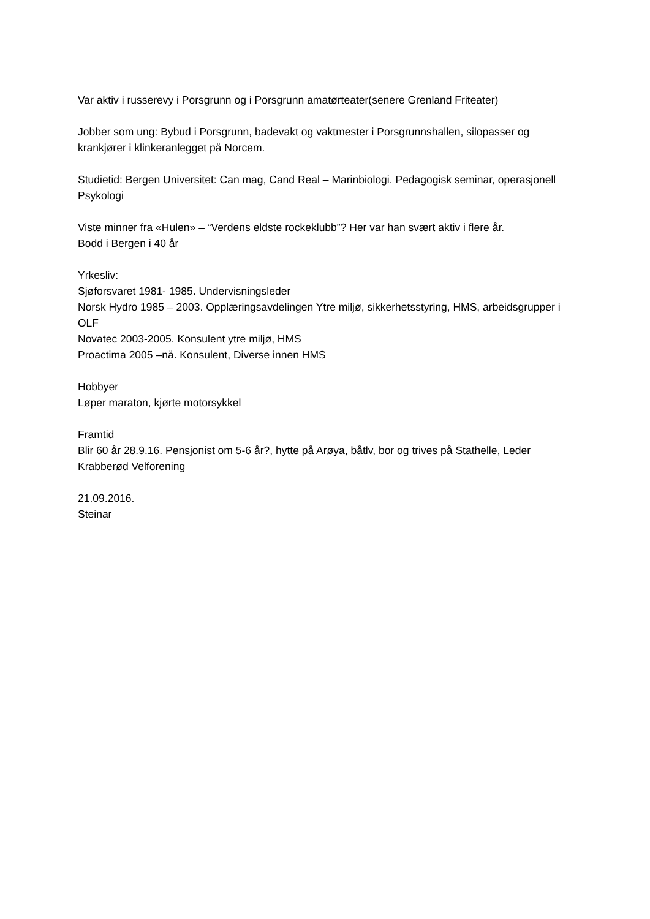Var aktiv i russerevy i Porsgrunn og i Porsgrunn amatørteater(senere Grenland Friteater)
Jobber som ung: Bybud i Porsgrunn, badevakt og vaktmester i Porsgrunnshallen, silopasser og krankjører i klinkeranlegget på Norcem.
Studietid: Bergen Universitet: Can mag, Cand Real – Marinbiologi. Pedagogisk seminar, operasjonell Psykologi
Viste minner fra «Hulen» – “Verdens eldste rockeklubb”? Her var han svært aktiv i flere år.
Bodd i Bergen i 40 år
Yrkesliv:
Sjøforsvaret 1981- 1985. Undervisningsleder
Norsk Hydro 1985 – 2003. Opplæringsavdelingen Ytre miljø, sikkerhetsstyring, HMS, arbeidsgrupper i OLF
Novatec 2003-2005. Konsulent ytre miljø, HMS
Proactima 2005 –nå. Konsulent, Diverse innen HMS
Hobbyer
Løper maraton, kjørte motorsykkel
Framtid
Blir 60 år 28.9.16. Pensjonist om 5-6 år?, hytte på Arøya, båtlv, bor og trives på Stathelle, Leder Krabberød Velforening
21.09.2016.
Steinar